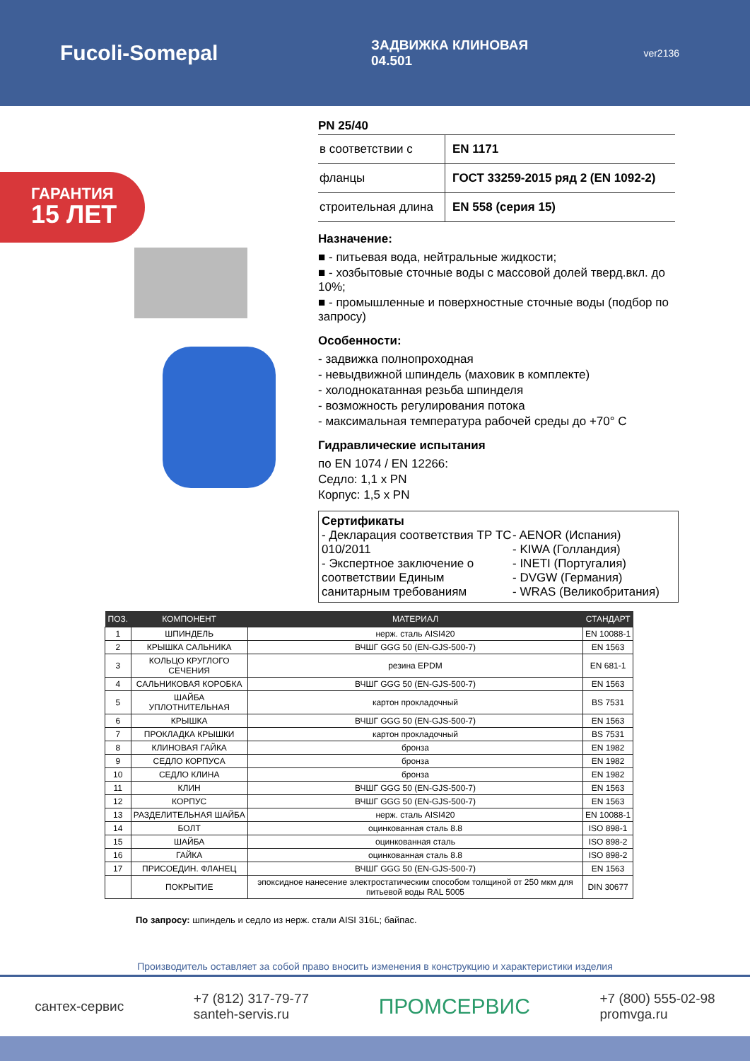Fucoli-Somepal
ЗАДВИЖКА КЛИНОВАЯ
04.501
ver2136
ГАРАНТИЯ
15 ЛЕТ
PN 25/40
| в соответствии с | EN 1171 |
| фланцы | ГОСТ 33259-2015 ряд 2 (EN 1092-2) |
| строительная длина | EN 558 (серия 15) |
Назначение:
■ - питьевая вода, нейтральные жидкости;
■ - хозбытовые сточные воды с массовой долей тверд.вкл. до 10%;
■ - промышленные и поверхностные сточные воды (подбор по запросу)
Особенности:
- задвижка полнопроходная
- невыдвижной шпиндель (маховик в комплекте)
- холоднокатанная резьба шпинделя
- возможность регулирования потока
- максимальная температура рабочей среды до +70° C
Гидравлические испытания
по EN 1074 / EN 12266:
Седло: 1,1 x PN
Корпус: 1,5 x PN
Сертификаты
- Декларация соответствия ТР ТС 010/2011
- Экспертное заключение о соответствии Единым санитарным требованиям
- AENOR (Испания)
- KIWA (Голландия)
- INETI (Португалия)
- DVGW (Германия)
- WRAS (Великобритания)
| ПОЗ. | КОМПОНЕНТ | МАТЕРИАЛ | СТАНДАРТ |
| --- | --- | --- | --- |
| 1 | ШПИНДЕЛЬ | нерж. сталь AISI420 | EN 10088-1 |
| 2 | КРЫШКА САЛЬНИКА | ВЧШГ GGG 50 (EN-GJS-500-7) | EN 1563 |
| 3 | КОЛЬЦО КРУГЛОГО СЕЧЕНИЯ | резина EPDM | EN 681-1 |
| 4 | САЛЬНИКОВАЯ КОРОБКА | ВЧШГ GGG 50 (EN-GJS-500-7) | EN 1563 |
| 5 | ШАЙБА УПЛОТНИТЕЛЬНАЯ | картон прокладочный | BS 7531 |
| 6 | КРЫШКА | ВЧШГ GGG 50 (EN-GJS-500-7) | EN 1563 |
| 7 | ПРОКЛАДКА КРЫШКИ | картон прокладочный | BS 7531 |
| 8 | КЛИНОВАЯ ГАЙКА | бронза | EN 1982 |
| 9 | СЕДЛО КОРПУСА | бронза | EN 1982 |
| 10 | СЕДЛО КЛИНА | бронза | EN 1982 |
| 11 | КЛИН | ВЧШГ GGG 50 (EN-GJS-500-7) | EN 1563 |
| 12 | КОРПУС | ВЧШГ GGG 50 (EN-GJS-500-7) | EN 1563 |
| 13 | РАЗДЕЛИТЕЛЬНАЯ ШАЙБА | нерж. сталь AISI420 | EN 10088-1 |
| 14 | БОЛТ | оцинкованная сталь 8.8 | ISO 898-1 |
| 15 | ШАЙБА | оцинкованная сталь | ISO 898-2 |
| 16 | ГАЙКА | оцинкованная сталь 8.8 | ISO 898-2 |
| 17 | ПРИСОЕДИН. ФЛАНЕЦ | ВЧШГ GGG 50 (EN-GJS-500-7) | EN 1563 |
| | ПОКРЫТИЕ | эпоксидное нанесение электростатическим способом толщиной от 250 мкм для питьевой воды RAL 5005 | DIN 30677 |
По запросу: шпиндель и седло из нерж. стали AISI 316L; байпас.
Производитель оставляет за собой право вносить изменения в конструкцию и характеристики изделия
сантех-сервис
+7 (812) 317-79-77
santeh-servis.ru
ПРОМСЕРВИС
+7 (800) 555-02-98
promvga.ru